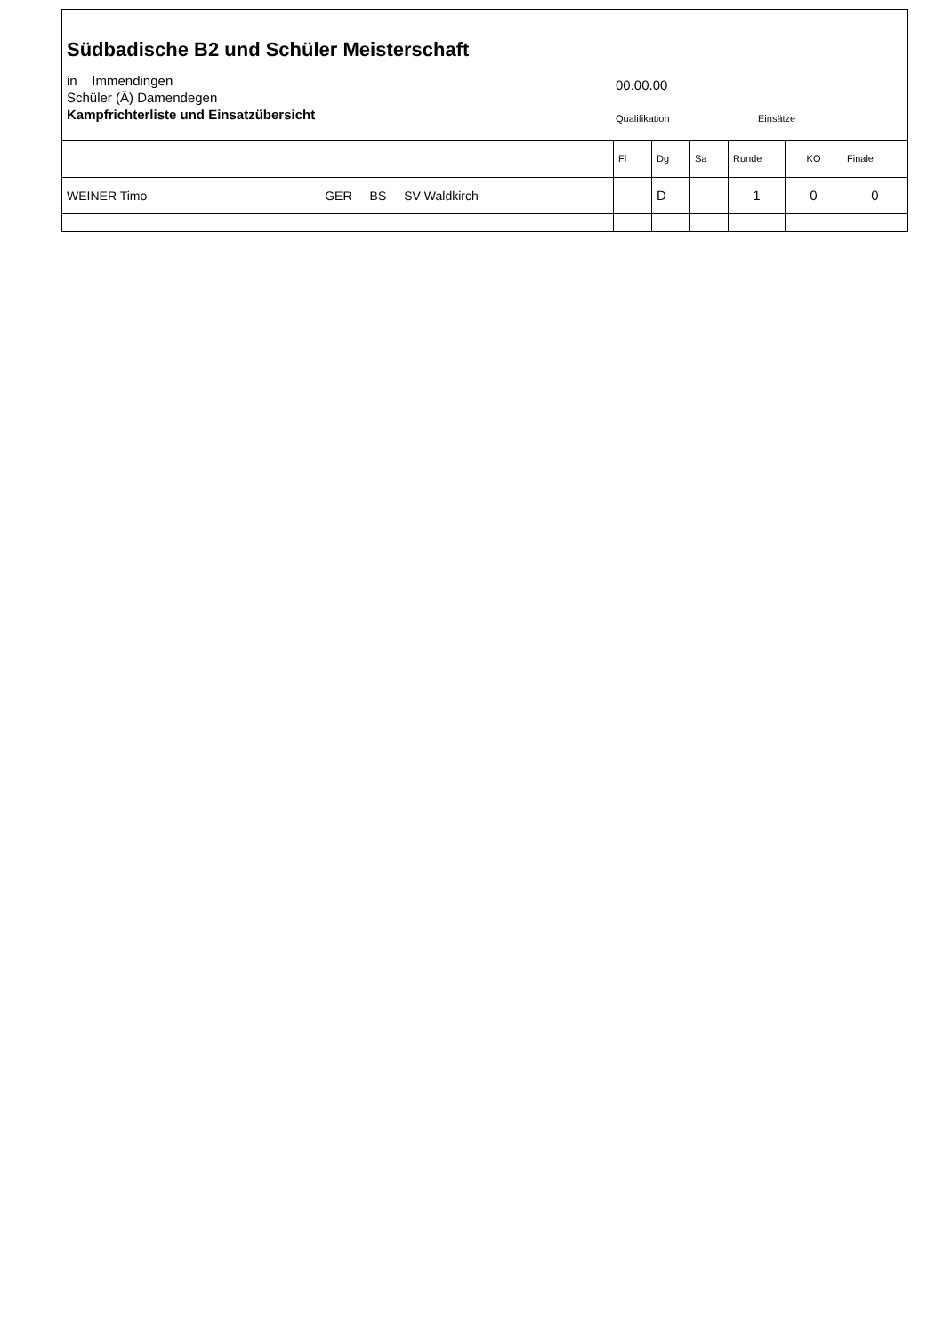Südbadische B2 und Schüler Meisterschaft
in Immendingen
Schüler (Ä) Damendegen
Kampfrichterliste und Einsatzübersicht
00.00.00
Qualifikation Einsätze
| | Fl | Dg | Sa | Runde | KO | Finale |
| WEINER Timo GER BS SV Waldkirch | | D | | 1 | 0 | 0 |